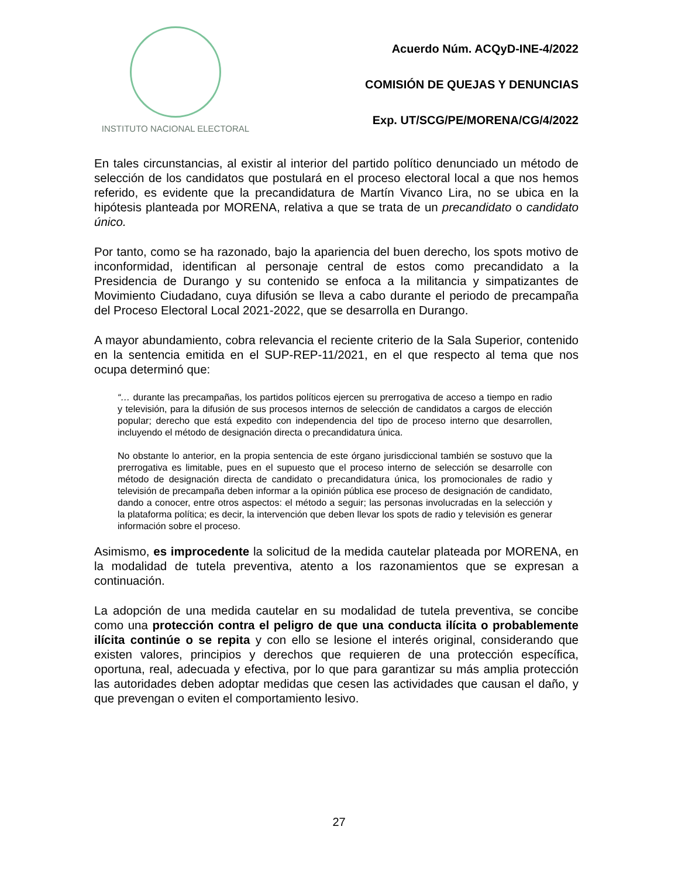INSTITUTO NACIONAL ELECTORAL
Acuerdo Núm. ACQyD-INE-4/2022
COMISIÓN DE QUEJAS Y DENUNCIAS
Exp. UT/SCG/PE/MORENA/CG/4/2022
En tales circunstancias, al existir al interior del partido político denunciado un método de selección de los candidatos que postulará en el proceso electoral local a que nos hemos referido, es evidente que la precandidatura de Martín Vivanco Lira, no se ubica en la hipótesis planteada por MORENA, relativa a que se trata de un precandidato o candidato único.
Por tanto, como se ha razonado, bajo la apariencia del buen derecho, los spots motivo de inconformidad, identifican al personaje central de estos como precandidato a la Presidencia de Durango y su contenido se enfoca a la militancia y simpatizantes de Movimiento Ciudadano, cuya difusión se lleva a cabo durante el periodo de precampaña del Proceso Electoral Local 2021-2022, que se desarrolla en Durango.
A mayor abundamiento, cobra relevancia el reciente criterio de la Sala Superior, contenido en la sentencia emitida en el SUP-REP-11/2021, en el que respecto al tema que nos ocupa determinó que:
“… durante las precampañas, los partidos políticos ejercen su prerrogativa de acceso a tiempo en radio y televisión, para la difusión de sus procesos internos de selección de candidatos a cargos de elección popular; derecho que está expedito con independencia del tipo de proceso interno que desarrollen, incluyendo el método de designación directa o precandidatura única.
No obstante lo anterior, en la propia sentencia de este órgano jurisdiccional también se sostuvo que la prerrogativa es limitable, pues en el supuesto que el proceso interno de selección se desarrolle con método de designación directa de candidato o precandidatura única, los promocionales de radio y televisión de precampaña deben informar a la opinión pública ese proceso de designación de candidato, dando a conocer, entre otros aspectos: el método a seguir; las personas involucradas en la selección y la plataforma política; es decir, la intervención que deben llevar los spots de radio y televisión es generar información sobre el proceso.
Asimismo, es improcedente la solicitud de la medida cautelar plateada por MORENA, en la modalidad de tutela preventiva, atento a los razonamientos que se expresan a continuación.
La adopción de una medida cautelar en su modalidad de tutela preventiva, se concibe como una protección contra el peligro de que una conducta ilícita o probablemente ilícita continúe o se repita y con ello se lesione el interés original, considerando que existen valores, principios y derechos que requieren de una protección específica, oportuna, real, adecuada y efectiva, por lo que para garantizar su más amplia protección las autoridades deben adoptar medidas que cesen las actividades que causan el daño, y que prevengan o eviten el comportamiento lesivo.
27